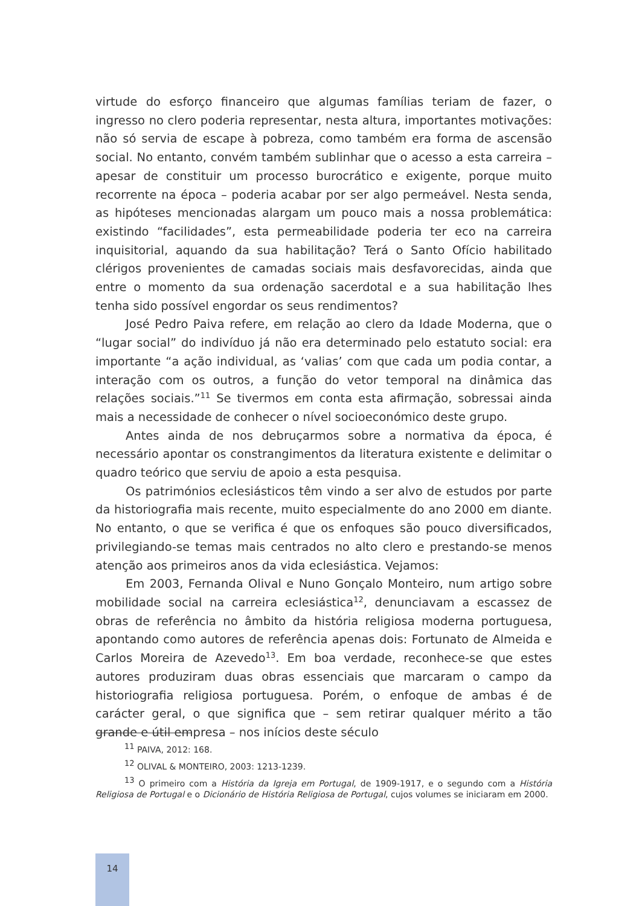virtude do esforço financeiro que algumas famílias teriam de fazer, o ingresso no clero poderia representar, nesta altura, importantes motivações: não só servia de escape à pobreza, como também era forma de ascensão social. No entanto, convém também sublinhar que o acesso a esta carreira – apesar de constituir um processo burocrático e exigente, porque muito recorrente na época – poderia acabar por ser algo permeável. Nesta senda, as hipóteses mencionadas alargam um pouco mais a nossa problemática: existindo “facilidades”, esta permeabilidade poderia ter eco na carreira inquisitorial, aquando da sua habilitação? Terá o Santo Ofício habilitado clérigos provenientes de camadas sociais mais desfavorecidas, ainda que entre o momento da sua ordenação sacerdotal e a sua habilitação lhes tenha sido possível engordar os seus rendimentos?
José Pedro Paiva refere, em relação ao clero da Idade Moderna, que o “lugar social” do indivíduo já não era determinado pelo estatuto social: era importante “a ação individual, as ‘valias’ com que cada um podia contar, a interação com os outros, a função do vetor temporal na dinâmica das relações sociais.”<sup>11</sup> Se tivermos em conta esta afirmação, sobressai ainda mais a necessidade de conhecer o nível socioeconómico deste grupo.
Antes ainda de nos debruçarmos sobre a normativa da época, é necessário apontar os constrangimentos da literatura existente e delimitar o quadro teórico que serviu de apoio a esta pesquisa.
Os patrimónios eclesiásticos têm vindo a ser alvo de estudos por parte da historiografia mais recente, muito especialmente do ano 2000 em diante. No entanto, o que se verifica é que os enfoques são pouco diversificados, privilegiando-se temas mais centrados no alto clero e prestando-se menos atenção aos primeiros anos da vida eclesiástica. Vejamos:
Em 2003, Fernanda Olival e Nuno Gonçalo Monteiro, num artigo sobre mobilidade social na carreira eclesiástica<sup>12</sup>, denunciavam a escassez de obras de referência no âmbito da história religiosa moderna portuguesa, apontando como autores de referência apenas dois: Fortunato de Almeida e Carlos Moreira de Azevedo<sup>13</sup>. Em boa verdade, reconhece-se que estes autores produziram duas obras essenciais que marcaram o campo da historiografia religiosa portuguesa. Porém, o enfoque de ambas é de carácter geral, o que significa que – sem retirar qualquer mérito a tão grande e útil empresa – nos inícios deste século
<sup>11</sup> PAIVA, 2012: 168.
<sup>12</sup> OLIVAL & MONTEIRO, 2003: 1213-1239.
<sup>13</sup> O primeiro com a História da Igreja em Portugal, de 1909-1917, e o segundo com a História Religiosa de Portugal e o Dicionário de História Religiosa de Portugal, cujos volumes se iniciaram em 2000.
14